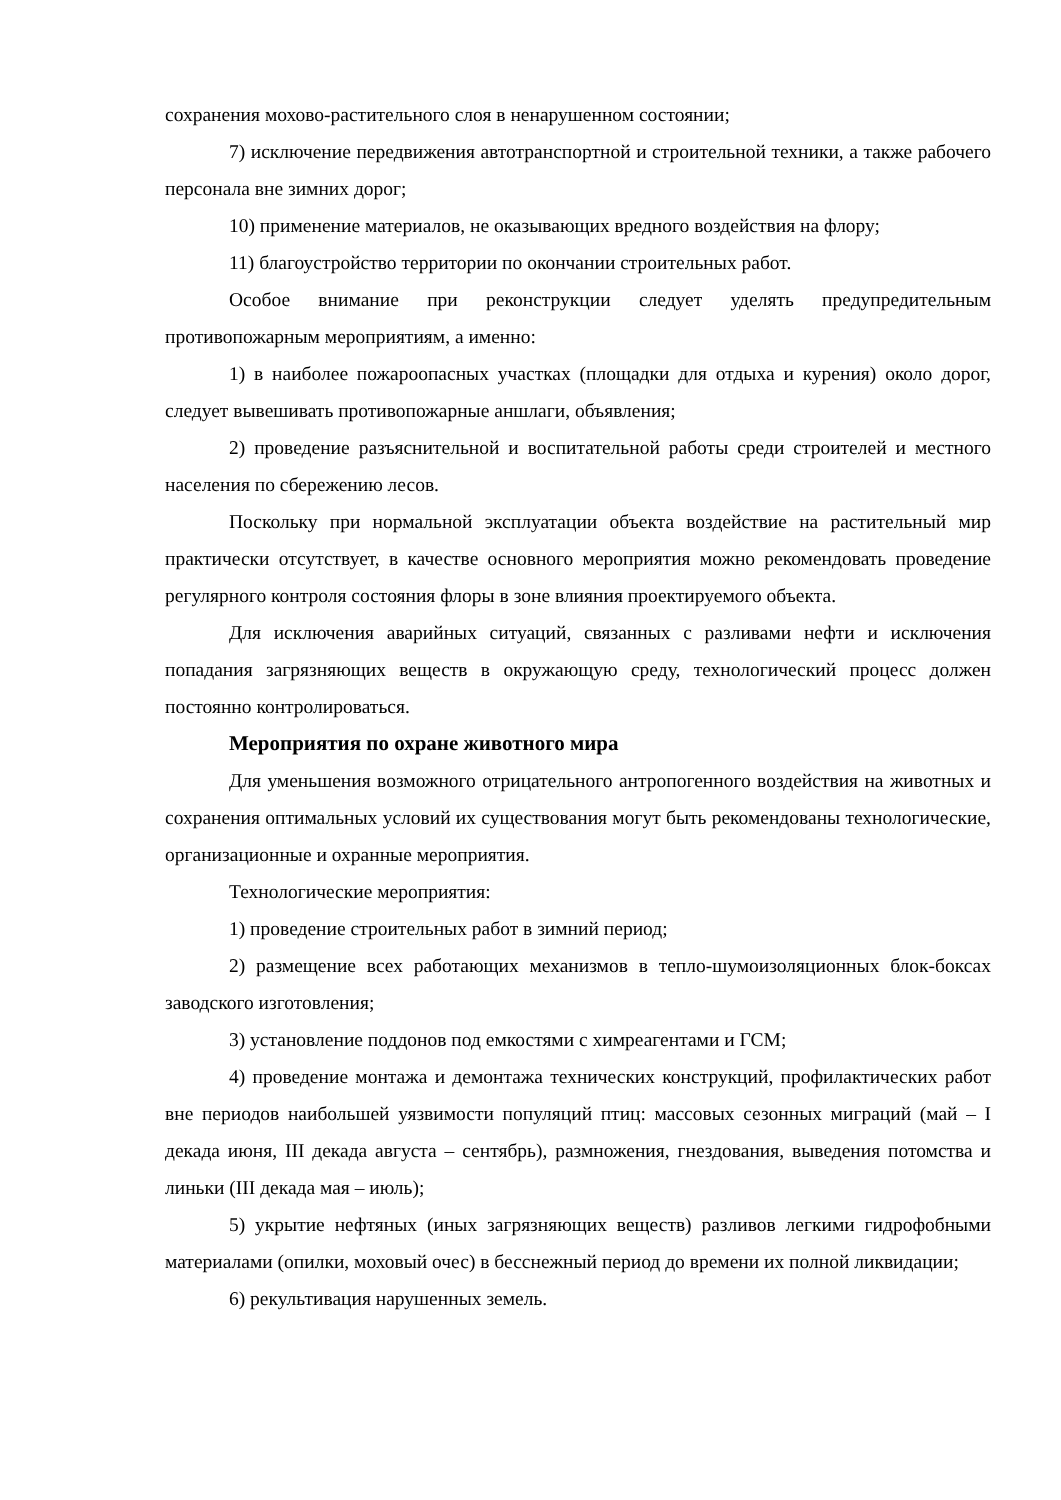сохранения мохово-растительного слоя в ненарушенном состоянии;
7) исключение передвижения автотранспортной и строительной техники, а также рабочего персонала вне зимних дорог;
10) применение материалов, не оказывающих вредного воздействия на флору;
11) благоустройство территории по окончании строительных работ.
Особое внимание при реконструкции следует уделять предупредительным противопожарным мероприятиям, а именно:
1) в наиболее пожароопасных участках (площадки для отдыха и курения) около дорог, следует вывешивать противопожарные аншлаги, объявления;
2) проведение разъяснительной и воспитательной работы среди строителей и местного населения по сбережению лесов.
Поскольку при нормальной эксплуатации объекта воздействие на растительный мир практически отсутствует, в качестве основного мероприятия можно рекомендовать проведение регулярного контроля состояния флоры в зоне влияния проектируемого объекта.
Для исключения аварийных ситуаций, связанных с разливами нефти и исключения попадания загрязняющих веществ в окружающую среду, технологический процесс должен постоянно контролироваться.
Мероприятия по охране животного мира
Для уменьшения возможного отрицательного антропогенного воздействия на животных и сохранения оптимальных условий их существования могут быть рекомендованы технологические, организационные и охранные мероприятия.
Технологические мероприятия:
1) проведение строительных работ в зимний период;
2) размещение всех работающих механизмов в тепло-шумоизоляционных блок-боксах заводского изготовления;
3) установление поддонов под емкостями с химреагентами и ГСМ;
4) проведение монтажа и демонтажа технических конструкций, профилактических работ вне периодов наибольшей уязвимости популяций птиц: массовых сезонных миграций (май – I декада июня, III декада августа – сентябрь), размножения, гнездования, выведения потомства и линьки (III декада мая – июль);
5) укрытие нефтяных (иных загрязняющих веществ) разливов легкими гидрофобными материалами (опилки, моховый очес) в бесснежный период до времени их полной ликвидации;
6) рекультивация нарушенных земель.